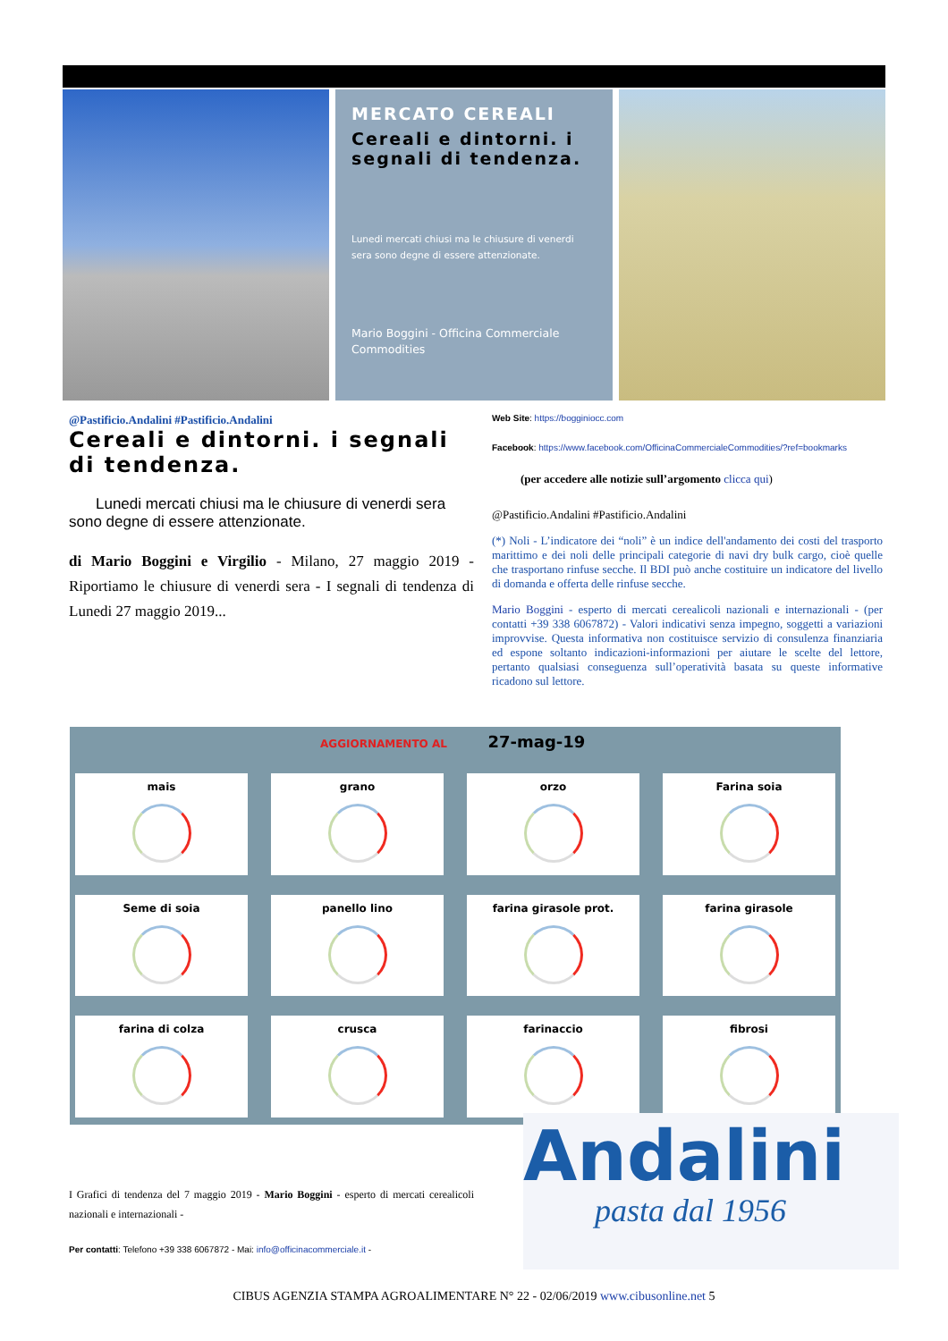MERCATO CEREALI
Cereali e dintorni. i segnali di tendenza.
Lunedi mercati chiusi ma le chiusure di venerdi sera sono degne di essere attenzionate.
Mario Boggini - Officina Commerciale Commodities
@Pastificio.Andalini #Pastificio.Andalini
Cereali e dintorni. i segnali di tendenza.
Lunedi mercati chiusi ma le chiusure di venerdi sera sono degne di essere attenzionate.
di Mario Boggini e Virgilio - Milano, 27 maggio 2019 - Riportiamo le chiusure di venerdi sera - I segnali di tendenza di Lunedi 27 maggio 2019...
Web Site: https://bogginiocc.com
Facebook: https://www.facebook.com/OfficinaCommercialeCommodities/?ref=bookmarks
(per accedere alle notizie sull’argomento clicca qui)
@Pastificio.Andalini #Pastificio.Andalini
(*) Noli - L’indicatore dei “noli” è un indice dell'andamento dei costi del trasporto marittimo e dei noli delle principali categorie di navi dry bulk cargo, cioè quelle che trasportano rinfuse secche. Il BDI può anche costituire un indicatore del livello di domanda e offerta delle rinfuse secche.
Mario Boggini - esperto di mercati cerealicoli nazionali e internazionali - (per contatti +39 338 6067872) - Valori indicativi senza impegno, soggetti a variazioni improvvise. Questa informativa non costituisce servizio di consulenza finanziaria ed espone soltanto indicazioni-informazioni per aiutare le scelte del lettore, pertanto qualsiasi conseguenza sull’operatività basata su queste informative ricadono sul lettore.
AGGIORNAMENTO AL 27-mag-19
mais
grano
orzo
Farina soia
Seme di soia
panello lino
farina girasole prot.
farina girasole
farina di colza
crusca
farinaccio
fibrosi
I Grafici di tendenza del 7 maggio 2019 - Mario Boggini - esperto di mercati cerealicoli nazionali e internazionali -
Per contatti: Telefono +39 338 6067872 - Mai: info@officinacommerciale.it -
Andalini
pasta dal 1956
CIBUS AGENZIA STAMPA AGROALIMENTARE N° 22 - 02/06/2019 www.cibusonline.net 5